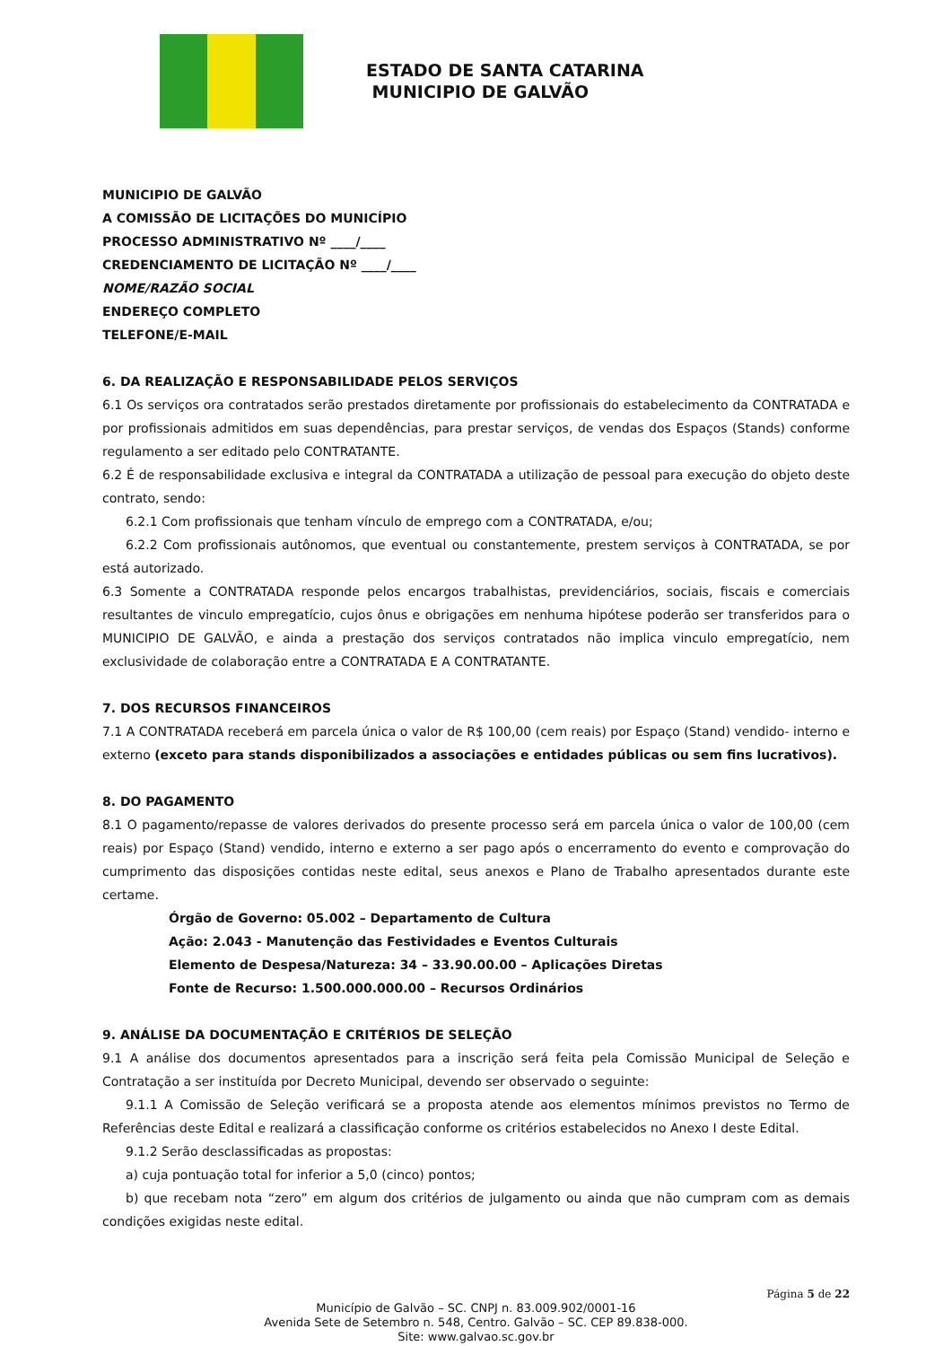ESTADO DE SANTA CATARINA
MUNICIPIO DE GALVÃO
MUNICIPIO DE GALVÃO
A COMISSÃO DE LICITAÇÕES DO MUNICÍPIO
PROCESSO ADMINISTRATIVO Nº ____/____
CREDENCIAMENTO DE LICITAÇÃO Nº ____/____
NOME/RAZÃO SOCIAL
ENDEREÇO COMPLETO
TELEFONE/E-MAIL
6. DA REALIZAÇÃO E RESPONSABILIDADE PELOS SERVIÇOS
6.1 Os serviços ora contratados serão prestados diretamente por profissionais do estabelecimento da CONTRATADA e por profissionais admitidos em suas dependências, para prestar serviços, de vendas dos Espaços (Stands) conforme regulamento a ser editado pelo CONTRATANTE.
6.2 É de responsabilidade exclusiva e integral da CONTRATADA a utilização de pessoal para execução do objeto deste contrato, sendo:
6.2.1 Com profissionais que tenham vínculo de emprego com a CONTRATADA, e/ou;
6.2.2 Com profissionais autônomos, que eventual ou constantemente, prestem serviços à CONTRATADA, se por está autorizado.
6.3 Somente a CONTRATADA responde pelos encargos trabalhistas, previdenciários, sociais, fiscais e comerciais resultantes de vinculo empregatício, cujos ônus e obrigações em nenhuma hipótese poderão ser transferidos para o MUNICIPIO DE GALVÃO, e ainda a prestação dos serviços contratados não implica vinculo empregatício, nem exclusividade de colaboração entre a CONTRATADA E A CONTRATANTE.
7. DOS RECURSOS FINANCEIROS
7.1 A CONTRATADA receberá em parcela única o valor de R$ 100,00 (cem reais) por Espaço (Stand) vendido- interno e externo (exceto para stands disponibilizados a associações e entidades públicas ou sem fins lucrativos).
8. DO PAGAMENTO
8.1 O pagamento/repasse de valores derivados do presente processo será em parcela única o valor de 100,00 (cem reais) por Espaço (Stand) vendido, interno e externo a ser pago após o encerramento do evento e comprovação do cumprimento das disposições contidas neste edital, seus anexos e Plano de Trabalho apresentados durante este certame.
Órgão de Governo: 05.002 – Departamento de Cultura
Ação: 2.043 - Manutenção das Festividades e Eventos Culturais
Elemento de Despesa/Natureza: 34 – 33.90.00.00 – Aplicações Diretas
Fonte de Recurso: 1.500.000.000.00 – Recursos Ordinários
9. ANÁLISE DA DOCUMENTAÇÃO E CRITÉRIOS DE SELEÇÃO
9.1 A análise dos documentos apresentados para a inscrição será feita pela Comissão Municipal de Seleção e Contratação a ser instituída por Decreto Municipal, devendo ser observado o seguinte:
9.1.1 A Comissão de Seleção verificará se a proposta atende aos elementos mínimos previstos no Termo de Referências deste Edital e realizará a classificação conforme os critérios estabelecidos no Anexo I deste Edital.
9.1.2 Serão desclassificadas as propostas:
a) cuja pontuação total for inferior a 5,0 (cinco) pontos;
b) que recebam nota “zero” em algum dos critérios de julgamento ou ainda que não cumpram com as demais condições exigidas neste edital.
Página 5 de 22
Município de Galvão – SC. CNPJ n. 83.009.902/0001-16
Avenida Sete de Setembro n. 548, Centro. Galvão – SC. CEP 89.838-000.
Site: www.galvao.sc.gov.br